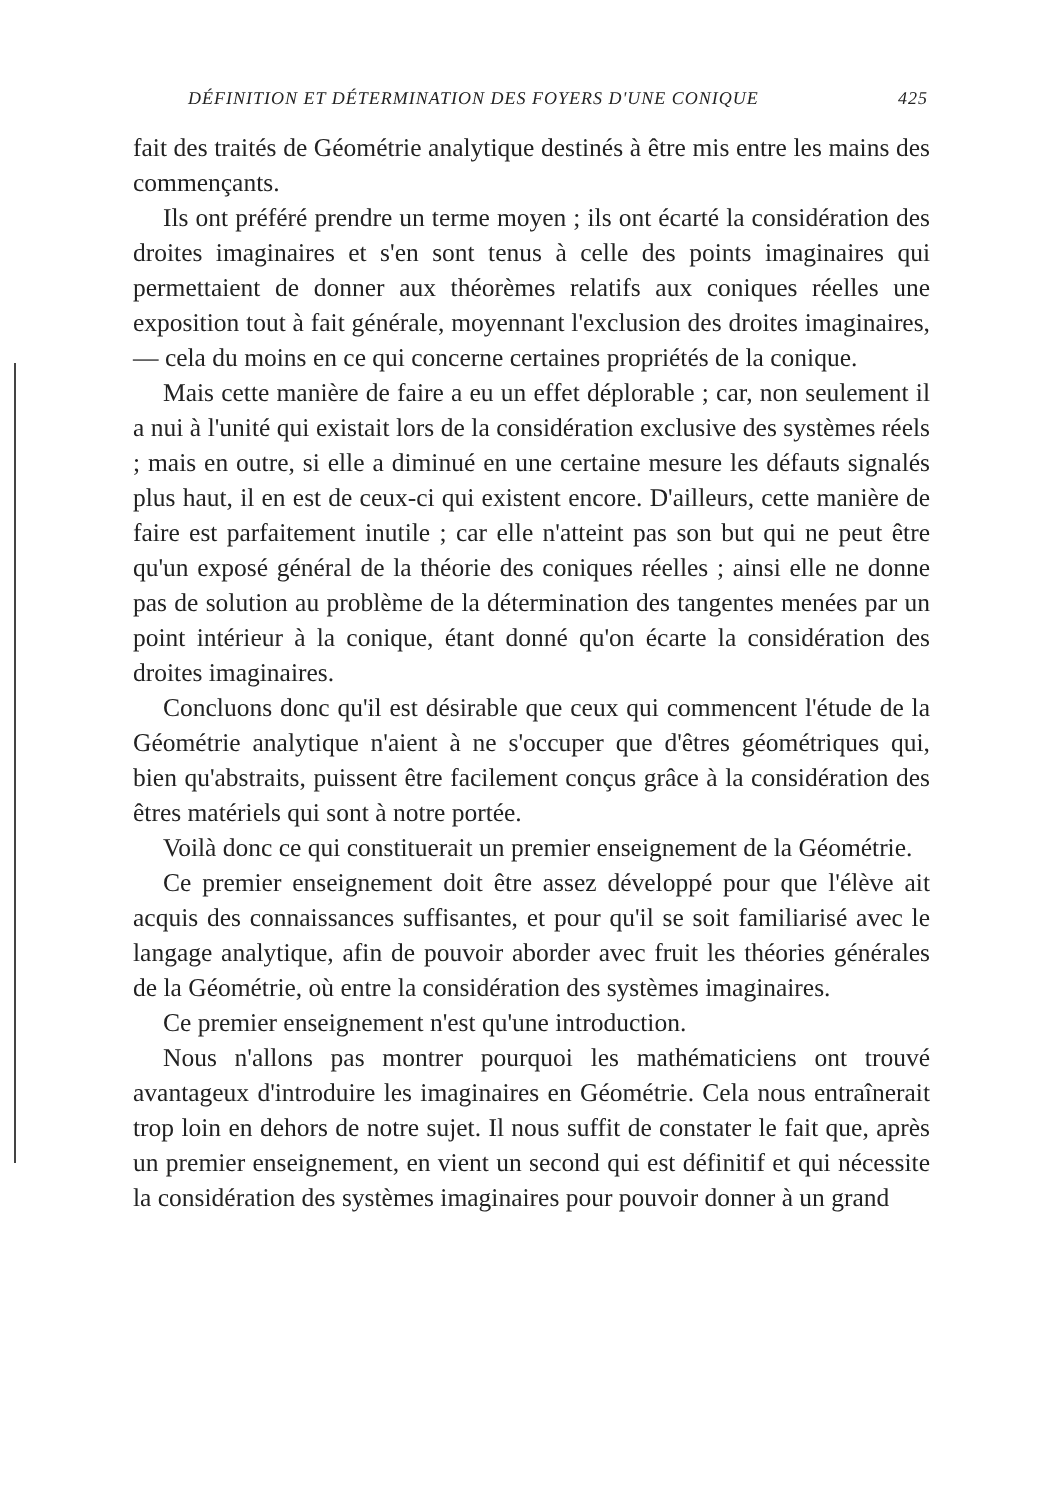DÉFINITION ET DÉTERMINATION DES FOYERS D'UNE CONIQUE 425
fait des traités de Géométrie analytique destinés à être mis entre les mains des commençants.
Ils ont préféré prendre un terme moyen ; ils ont écarté la considération des droites imaginaires et s'en sont tenus à celle des points imaginaires qui permettaient de donner aux théorèmes relatifs aux coniques réelles une exposition tout à fait générale, moyennant l'exclusion des droites imaginaires, — cela du moins en ce qui concerne certaines propriétés de la conique.
Mais cette manière de faire a eu un effet déplorable ; car, non seulement il a nui à l'unité qui existait lors de la considération exclusive des systèmes réels ; mais en outre, si elle a diminué en une certaine mesure les défauts signalés plus haut, il en est de ceux-ci qui existent encore. D'ailleurs, cette manière de faire est parfaitement inutile ; car elle n'atteint pas son but qui ne peut être qu'un exposé général de la théorie des coniques réelles ; ainsi elle ne donne pas de solution au problème de la détermination des tangentes menées par un point intérieur à la conique, étant donné qu'on écarte la considération des droites imaginaires.
Concluons donc qu'il est désirable que ceux qui commencent l'étude de la Géométrie analytique n'aient à ne s'occuper que d'êtres géométriques qui, bien qu'abstraits, puissent être facilement conçus grâce à la considération des êtres matériels qui sont à notre portée.
Voilà donc ce qui constituerait un premier enseignement de la Géométrie.
Ce premier enseignement doit être assez développé pour que l'élève ait acquis des connaissances suffisantes, et pour qu'il se soit familiarisé avec le langage analytique, afin de pouvoir aborder avec fruit les théories générales de la Géométrie, où entre la considération des systèmes imaginaires.
Ce premier enseignement n'est qu'une introduction.
Nous n'allons pas montrer pourquoi les mathématiciens ont trouvé avantageux d'introduire les imaginaires en Géométrie. Cela nous entraînerait trop loin en dehors de notre sujet. Il nous suffit de constater le fait que, après un premier enseignement, en vient un second qui est définitif et qui nécessite la considération des systèmes imaginaires pour pouvoir donner à un grand